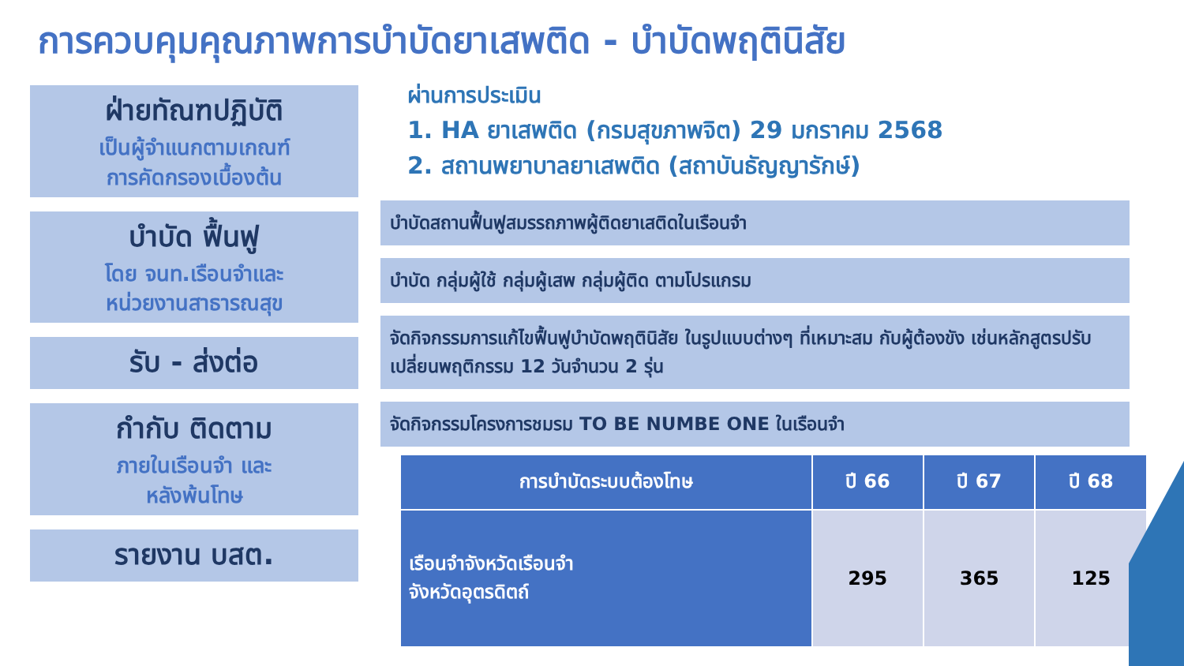การควบคุมคุณภาพการบำบัดยาเสพติด - บำบัดพฤตินิสัย
ฝ่ายทัณฑปฏิบัติ
เป็นผู้จำแนกตามเกณฑ์
การคัดกรองเบื้องต้น
บำบัด ฟื้นฟู
โดย จนท.เรือนจำและ
หน่วยงานสาธารณสุข
รับ - ส่งต่อ
กำกับ ติดตาม
ภายในเรือนจำ และ
หลังพ้นโทษ
รายงาน บสต.
ผ่านการประเมิน
1. HA ยาเสพติด (กรมสุขภาพจิต) 29 มกราคม 2568
2. สถานพยาบาลยาเสพติด (สถาบันธัญญารักษ์)
บำบัดสถานฟื้นฟูสมรรถภาพผู้ติดยาเสติดในเรือนจำ
บำบัด กลุ่มผู้ใช้ กลุ่มผู้เสพ กลุ่มผู้ติด ตามโปรแกรม
จัดกิจกรรมการแก้ไขฟื้นฟูบำบัดพฤตินิสัย ในรูปแบบต่างๆ ที่เหมาะสม กับผู้ต้องขัง เช่นหลักสูตรปรับเปลี่ยนพฤติกรรม 12 วันจำนวน 2 รุ่น
จัดกิจกรรมโครงการชมรม TO BE NUMBE ONE ในเรือนจำ
| การบำบัดระบบต้องโทษ | ปี 66 | ปี 67 | ปี 68 |
| --- | --- | --- | --- |
| เรือนจำจังหวัดเรือนจำ จังหวัดอุตรดิตถ์ | 295 | 365 | 125 |